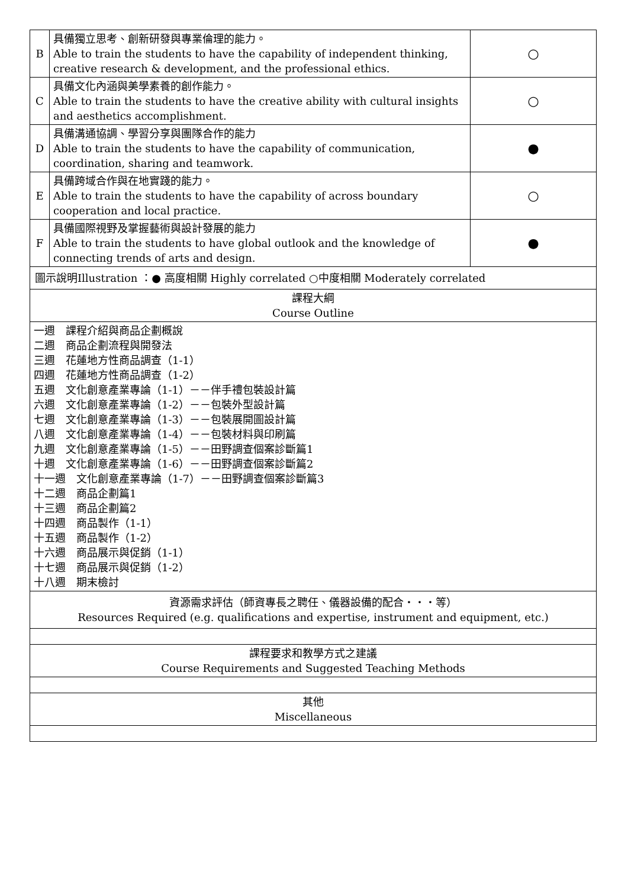| B | 具備獨立思考、創新研發與專業倫理的能力。 Able to train the students to have the capability of independent thinking, creative research & development, and the professional ethics. | ○ |
| C | 具備文化內涵與美學素養的創作能力。 Able to train the students to have the creative ability with cultural insights and aesthetics accomplishment. | ○ |
| D | 具備溝通協調、學習分享與團隊合作的能力 Able to train the students to have the capability of communication, coordination, sharing and teamwork. | ● |
| E | 具備跨域合作與在地實踐的能力。 Able to train the students to have the capability of across boundary cooperation and local practice. | ○ |
| F | 具備國際視野及掌握藝術與設計發展的能力 Able to train the students to have global outlook and the knowledge of connecting trends of arts and design. | ● |
| 圖示說明Illustration ：● 高度相關 Highly correlated ○中度相關 Moderately correlated | | |
| 課程大綱 Course Outline | | |
| 一週 課程介紹與商品企劃概說 二週 商品企劃流程與開發法 三週 花蓮地方性商品調查（1-1） 四週 花蓮地方性商品調查（1-2） 五週 文化創意產業專論（1-1）－－伴手禮包裝設計篇 六週 文化創意產業專論（1-2）－－包裝外型設計篇 七週 文化創意產業專論（1-3）－－包裝展開圖設計篇 八週 文化創意產業專論（1-4）－－包裝材料與印刷篇 九週 文化創意產業專論（1-5）－－田野調查個案診斷篇1 十週 文化創意產業專論（1-6）－－田野調查個案診斷篇2 十一週 文化創意產業專論（1-7）－－田野調查個案診斷篇3 十二週 商品企劃篇1 十三週 商品企劃篇2 十四週 商品製作（1-1） 十五週 商品製作（1-2） 十六週 商品展示與促銷（1-1） 十七週 商品展示與促銷（1-2） 十八週 期末檢討 | | |
| 資源需求評估（師資專長之聘任、儀器設備的配合・・・等） Resources Required (e.g. qualifications and expertise, instrument and equipment, etc.) | | |
| 課程要求和教學方式之建議 Course Requirements and Suggested Teaching Methods | | |
| 其他 Miscellaneous | | |